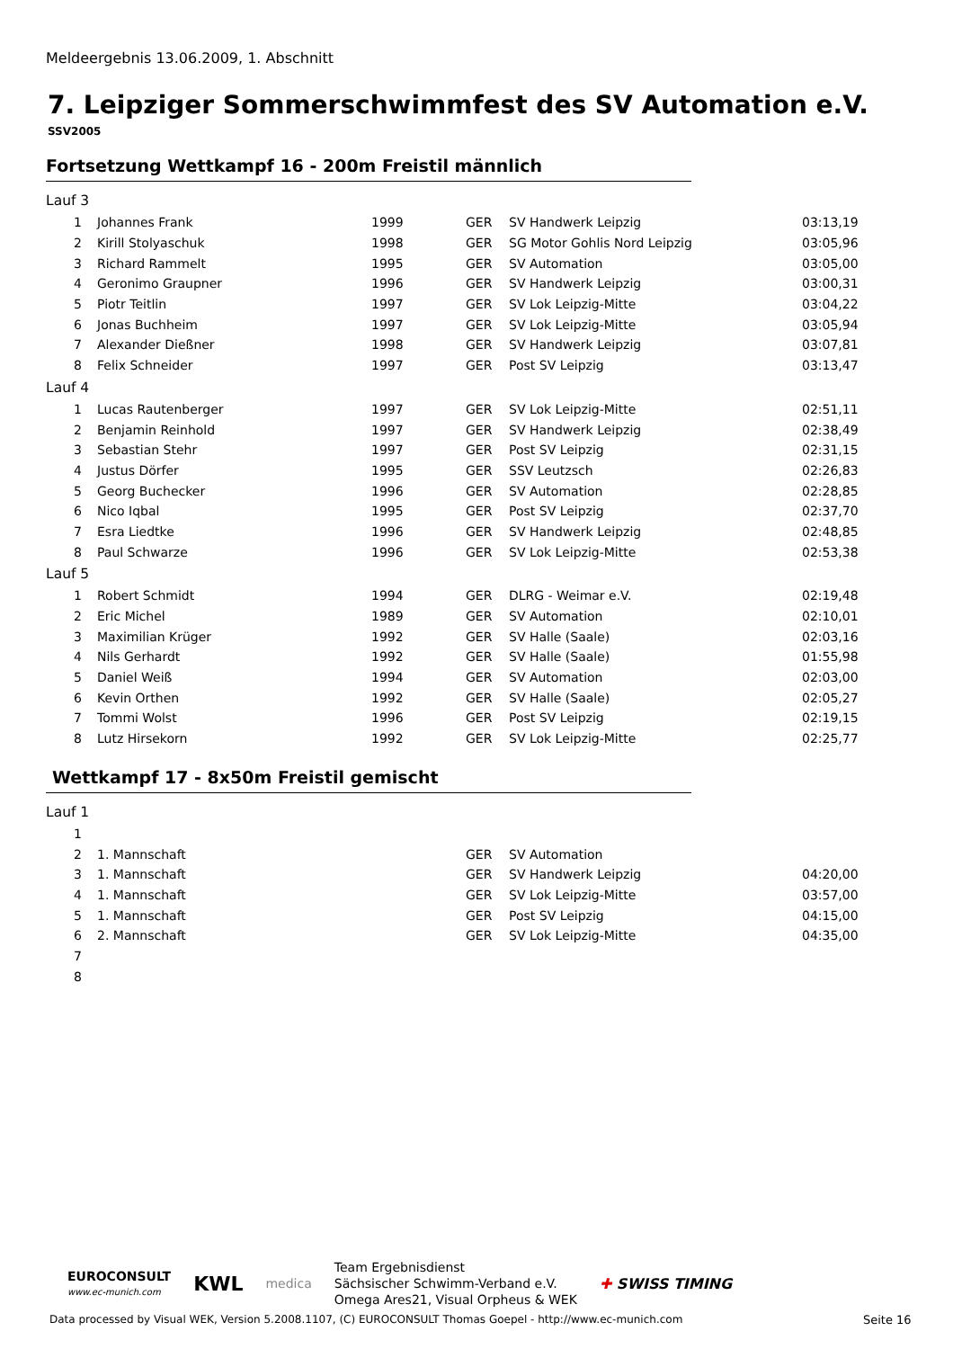Meldeergebnis 13.06.2009, 1. Abschnitt
7. Leipziger Sommerschwimmfest des SV Automation e.V.
SSV2005
Fortsetzung Wettkampf 16 - 200m Freistil männlich
| Lauf 3 | | | | | |
| 1 | Johannes Frank | 1999 | GER | SV Handwerk Leipzig | 03:13,19 |
| 2 | Kirill Stolyaschuk | 1998 | GER | SG Motor Gohlis Nord Leipzig | 03:05,96 |
| 3 | Richard Rammelt | 1995 | GER | SV Automation | 03:05,00 |
| 4 | Geronimo Graupner | 1996 | GER | SV Handwerk Leipzig | 03:00,31 |
| 5 | Piotr Teitlin | 1997 | GER | SV Lok Leipzig-Mitte | 03:04,22 |
| 6 | Jonas Buchheim | 1997 | GER | SV Lok Leipzig-Mitte | 03:05,94 |
| 7 | Alexander Dießner | 1998 | GER | SV Handwerk Leipzig | 03:07,81 |
| 8 | Felix Schneider | 1997 | GER | Post SV Leipzig | 03:13,47 |
| Lauf 4 | | | | | |
| 1 | Lucas Rautenberger | 1997 | GER | SV Lok Leipzig-Mitte | 02:51,11 |
| 2 | Benjamin Reinhold | 1997 | GER | SV Handwerk Leipzig | 02:38,49 |
| 3 | Sebastian Stehr | 1997 | GER | Post SV Leipzig | 02:31,15 |
| 4 | Justus Dörfer | 1995 | GER | SSV Leutzsch | 02:26,83 |
| 5 | Georg Buchecker | 1996 | GER | SV Automation | 02:28,85 |
| 6 | Nico Iqbal | 1995 | GER | Post SV Leipzig | 02:37,70 |
| 7 | Esra Liedtke | 1996 | GER | SV Handwerk Leipzig | 02:48,85 |
| 8 | Paul Schwarze | 1996 | GER | SV Lok Leipzig-Mitte | 02:53,38 |
| Lauf 5 | | | | | |
| 1 | Robert Schmidt | 1994 | GER | DLRG - Weimar e.V. | 02:19,48 |
| 2 | Eric Michel | 1989 | GER | SV Automation | 02:10,01 |
| 3 | Maximilian Krüger | 1992 | GER | SV Halle (Saale) | 02:03,16 |
| 4 | Nils Gerhardt | 1992 | GER | SV Halle (Saale) | 01:55,98 |
| 5 | Daniel Weiß | 1994 | GER | SV Automation | 02:03,00 |
| 6 | Kevin Orthen | 1992 | GER | SV Halle (Saale) | 02:05,27 |
| 7 | Tommi Wolst | 1996 | GER | Post SV Leipzig | 02:19,15 |
| 8 | Lutz Hirsekorn | 1992 | GER | SV Lok Leipzig-Mitte | 02:25,77 |
Wettkampf 17 - 8x50m Freistil gemischt
| Lauf 1 | | | | | |
| 1 | | | | | |
| 2 | 1. Mannschaft | | GER | SV Automation | |
| 3 | 1. Mannschaft | | GER | SV Handwerk Leipzig | 04:20,00 |
| 4 | 1. Mannschaft | | GER | SV Lok Leipzig-Mitte | 03:57,00 |
| 5 | 1. Mannschaft | | GER | Post SV Leipzig | 04:15,00 |
| 6 | 2. Mannschaft | | GER | SV Lok Leipzig-Mitte | 04:35,00 |
| 7 | | | | | |
| 8 | | | | | |
EUROCONSULT
www.ec-munich.com
KWL
medica
Team Ergebnisdienst
Sächsischer Schwimm-Verband e.V.
Omega Ares21, Visual Orpheus & WEK
✚ SWISS TIMING
Data processed by Visual WEK, Version 5.2008.1107, (C) EUROCONSULT Thomas Goepel - http://www.ec-munich.com
Seite 16